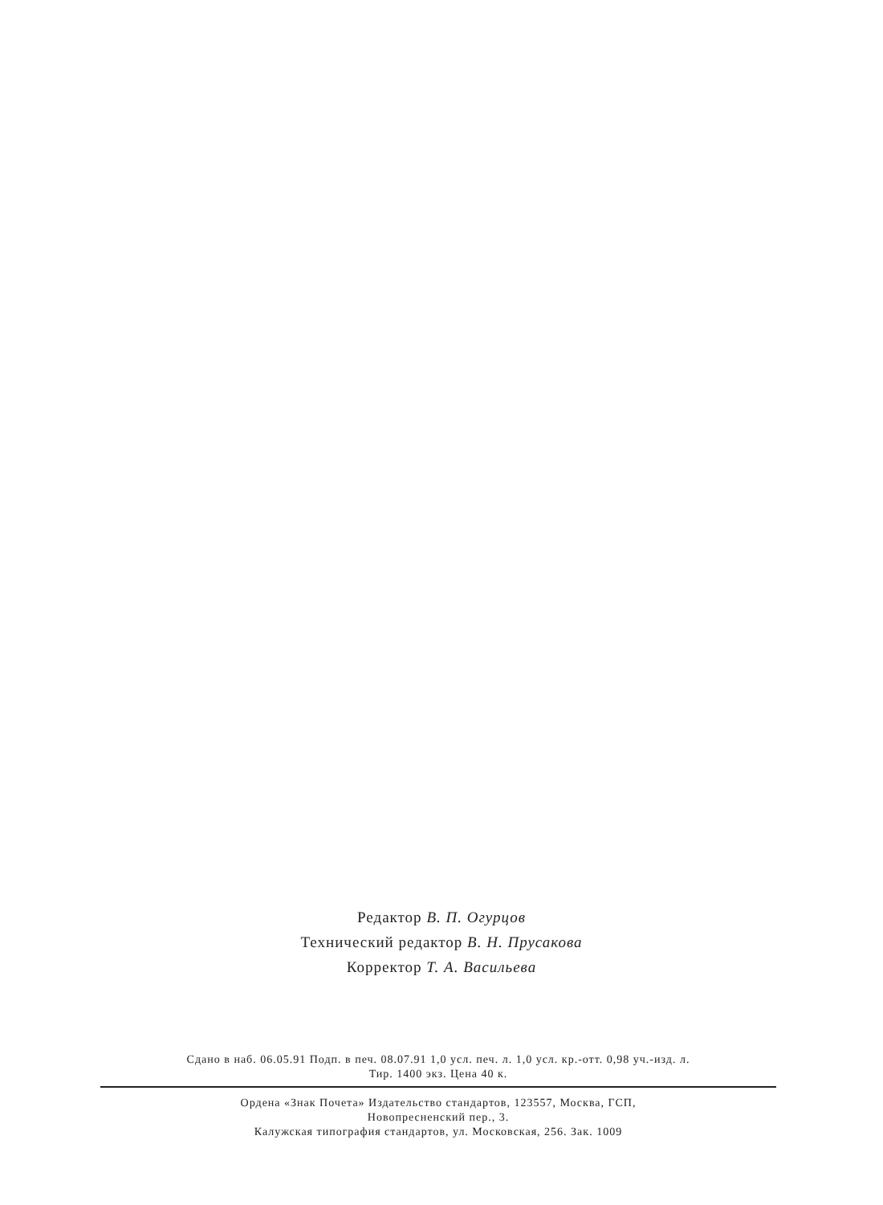Редактор В. П. Огурцов
Технический редактор В. Н. Прусакова
Корректор Т. А. Васильева
Сдано в наб. 06.05.91 Подп. в печ. 08.07.91 1,0 усл. печ. л. 1,0 усл. кр.-отт. 0,98 уч.-изд. л.
Тир. 1400 экз. Цена 40 к.
Ордена «Знак Почета» Издательство стандартов, 123557, Москва, ГСП,
Новопресненский пер., 3.
Калужская типография стандартов, ул. Московская, 256. Зак. 1009